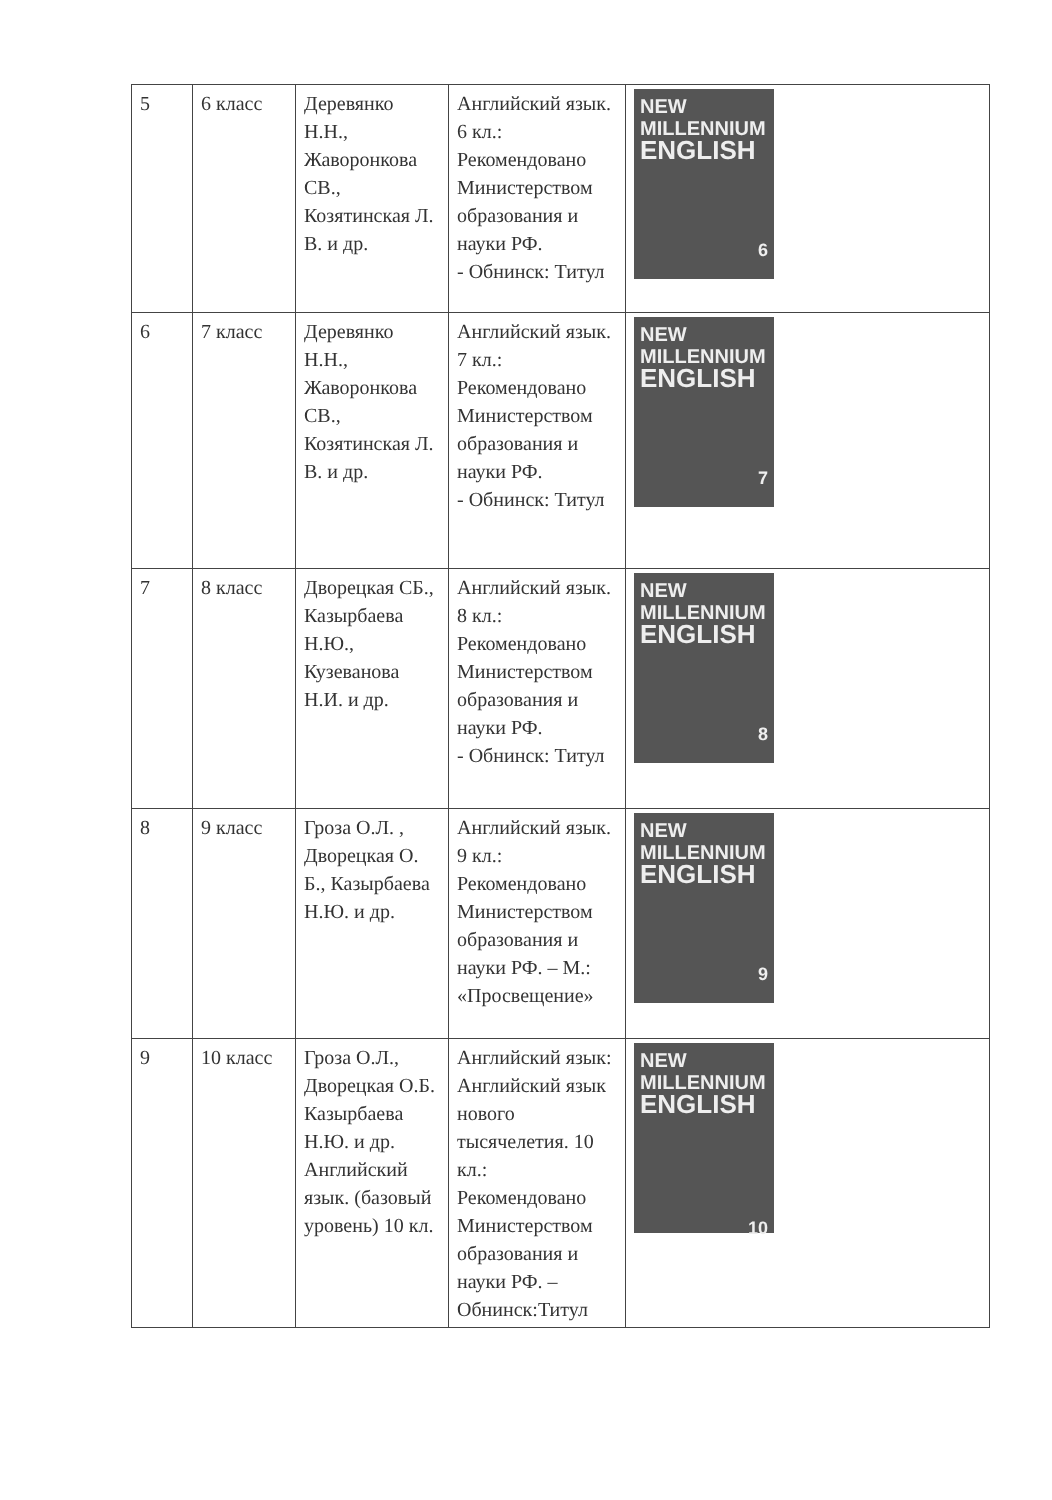| 5 | 6 класс | Деревянко Н.Н., Жаворонкова СВ., Козятинская Л. В. и др. | Английский язык. 6 кл.: Рекомендовано Министерством образования и науки РФ. - Обнинск: Титул | NEW MILLENNIUM ENGLISH 6 |
| 6 | 7 класс | Деревянко Н.Н., Жаворонкова СВ., Козятинская Л. В. и др. | Английский язык. 7 кл.: Рекомендовано Министерством образования и науки РФ. - Обнинск: Титул | NEW MILLENNIUM ENGLISH 7 |
| 7 | 8 класс | Дворецкая СБ., Казырбаева Н.Ю., Кузеванова Н.И. и др. | Английский язык. 8 кл.: Рекомендовано Министерством образования и науки РФ. - Обнинск: Титул | NEW MILLENNIUM ENGLISH 8 |
| 8 | 9 класс | Гроза О.Л. , Дворецкая О. Б., Казырбаева Н.Ю. и др. | Английский язык. 9 кл.: Рекомендовано Министерством образования и науки РФ. – М.: «Просвещение» | NEW MILLENNIUM ENGLISH 9 |
| 9 | 10 класс | Гроза О.Л., Дворецкая О.Б. Казырбаева Н.Ю. и др. Английский язык. (базовый уровень) 10 кл. | Английский язык: Английский язык нового тысячелетия. 10 кл.: Рекомендовано Министерством образования и науки РФ. – Обнинск:Титул | NEW MILLENNIUM ENGLISH 10 |